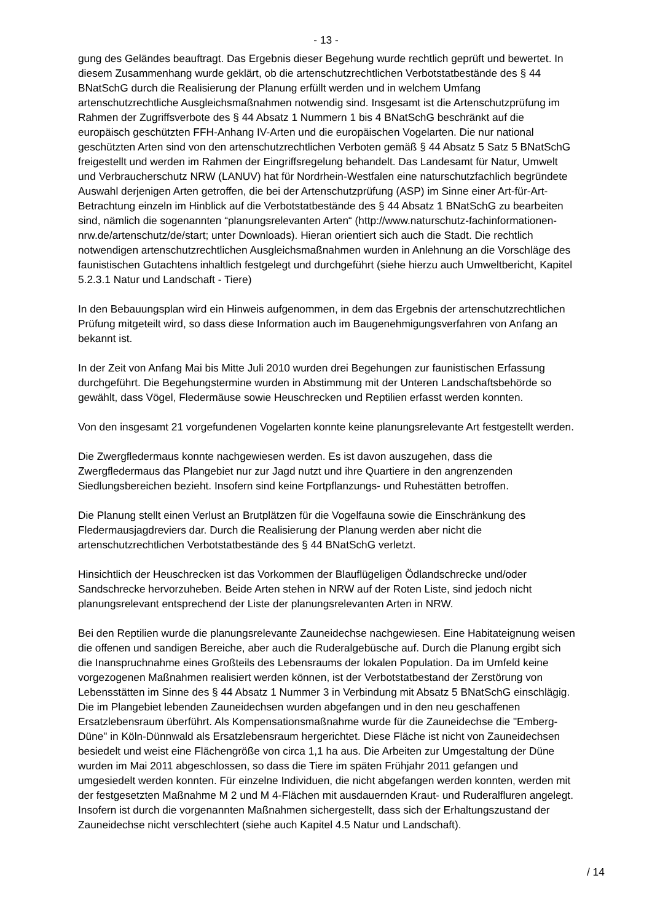- 13 -
gung des Geländes beauftragt. Das Ergebnis dieser Begehung wurde rechtlich geprüft und bewertet. In diesem Zusammenhang wurde geklärt, ob die artenschutzrechtlichen Verbotstatbestände des § 44 BNatSchG durch die Realisierung der Planung erfüllt werden und in welchem Umfang artenschutzrechtliche Ausgleichsmaßnahmen notwendig sind. Insgesamt ist die Artenschutzprüfung im Rahmen der Zugriffsverbote des § 44 Absatz 1 Nummern 1 bis 4 BNatSchG beschränkt auf die europäisch geschützten FFH-Anhang IV-Arten und die europäischen Vogelarten. Die nur national geschützten Arten sind von den artenschutzrechtlichen Verboten gemäß § 44 Absatz 5 Satz 5 BNatSchG freigestellt und werden im Rahmen der Eingriffsregelung behandelt. Das Landesamt für Natur, Umwelt und Verbraucherschutz NRW (LANUV) hat für Nordrhein-Westfalen eine naturschutzfachlich begründete Auswahl derjenigen Arten getroffen, die bei der Artenschutzprüfung (ASP) im Sinne einer Art-für-Art-Betrachtung einzeln im Hinblick auf die Verbotstatbestände des § 44 Absatz 1 BNatSchG zu bearbeiten sind, nämlich die sogenannten “planungsrelevanten Arten“ (http://www.naturschutz-fachinformationen-nrw.de/artenschutz/de/start; unter Downloads). Hieran orientiert sich auch die Stadt. Die rechtlich notwendigen artenschutzrechtlichen Ausgleichsmaßnahmen wurden in Anlehnung an die Vorschläge des faunistischen Gutachtens inhaltlich festgelegt und durchgeführt (siehe hierzu auch Umweltbericht, Kapitel 5.2.3.1 Natur und Landschaft - Tiere)
In den Bebauungsplan wird ein Hinweis aufgenommen, in dem das Ergebnis der artenschutzrechtlichen Prüfung mitgeteilt wird, so dass diese Information auch im Baugenehmigungsverfahren von Anfang an bekannt ist.
In der Zeit von Anfang Mai bis Mitte Juli 2010 wurden drei Begehungen zur faunistischen Erfassung durchgeführt. Die Begehungstermine wurden in Abstimmung mit der Unteren Landschaftsbehörde so gewählt, dass Vögel, Fledermäuse sowie Heuschrecken und Reptilien erfasst werden konnten.
Von den insgesamt 21 vorgefundenen Vogelarten konnte keine planungsrelevante Art festgestellt werden.
Die Zwergfledermaus konnte nachgewiesen werden. Es ist davon auszugehen, dass die Zwergfledermaus das Plangebiet nur zur Jagd nutzt und ihre Quartiere in den angrenzenden Siedlungsbereichen bezieht. Insofern sind keine Fortpflanzungs- und Ruhestätten betroffen.
Die Planung stellt einen Verlust an Brutplätzen für die Vogelfauna sowie die Einschränkung des Fledermausjagdreviers dar. Durch die Realisierung der Planung werden aber nicht die artenschutzrechtlichen Verbotstatbestände des § 44 BNatSchG verletzt.
Hinsichtlich der Heuschrecken ist das Vorkommen der Blauflügeligen Ödlandschrecke und/oder Sandschrecke hervorzuheben. Beide Arten stehen in NRW auf der Roten Liste, sind jedoch nicht planungsrelevant entsprechend der Liste der planungsrelevanten Arten in NRW.
Bei den Reptilien wurde die planungsrelevante Zauneidechse nachgewiesen. Eine Habitateignung weisen die offenen und sandigen Bereiche, aber auch die Ruderalgebüsche auf. Durch die Planung ergibt sich die Inanspruchnahme eines Großteils des Lebensraums der lokalen Population. Da im Umfeld keine vorgezogenen Maßnahmen realisiert werden können, ist der Verbotstatbestand der Zerstörung von Lebensstätten im Sinne des § 44 Absatz 1 Nummer 3 in Verbindung mit Absatz 5 BNatSchG einschlägig. Die im Plangebiet lebenden Zauneidechsen wurden abgefangen und in den neu geschaffenen Ersatzlebensraum überführt. Als Kompensationsmaßnahme wurde für die Zauneidechse die "Emberg-Düne" in Köln-Dünnwald als Ersatzlebensraum hergerichtet. Diese Fläche ist nicht von Zauneidechsen besiedelt und weist eine Flächengröße von circa 1,1 ha aus. Die Arbeiten zur Umgestaltung der Düne wurden im Mai 2011 abgeschlossen, so dass die Tiere im späten Frühjahr 2011 gefangen und umgesiedelt werden konnten. Für einzelne Individuen, die nicht abgefangen werden konnten, werden mit der festgesetzten Maßnahme M 2 und M 4-Flächen mit ausdauernden Kraut- und Ruderalfluren angelegt. Insofern ist durch die vorgenannten Maßnahmen sichergestellt, dass sich der Erhaltungszustand der Zauneidechse nicht verschlechtert (siehe auch Kapitel 4.5 Natur und Landschaft).
/ 14